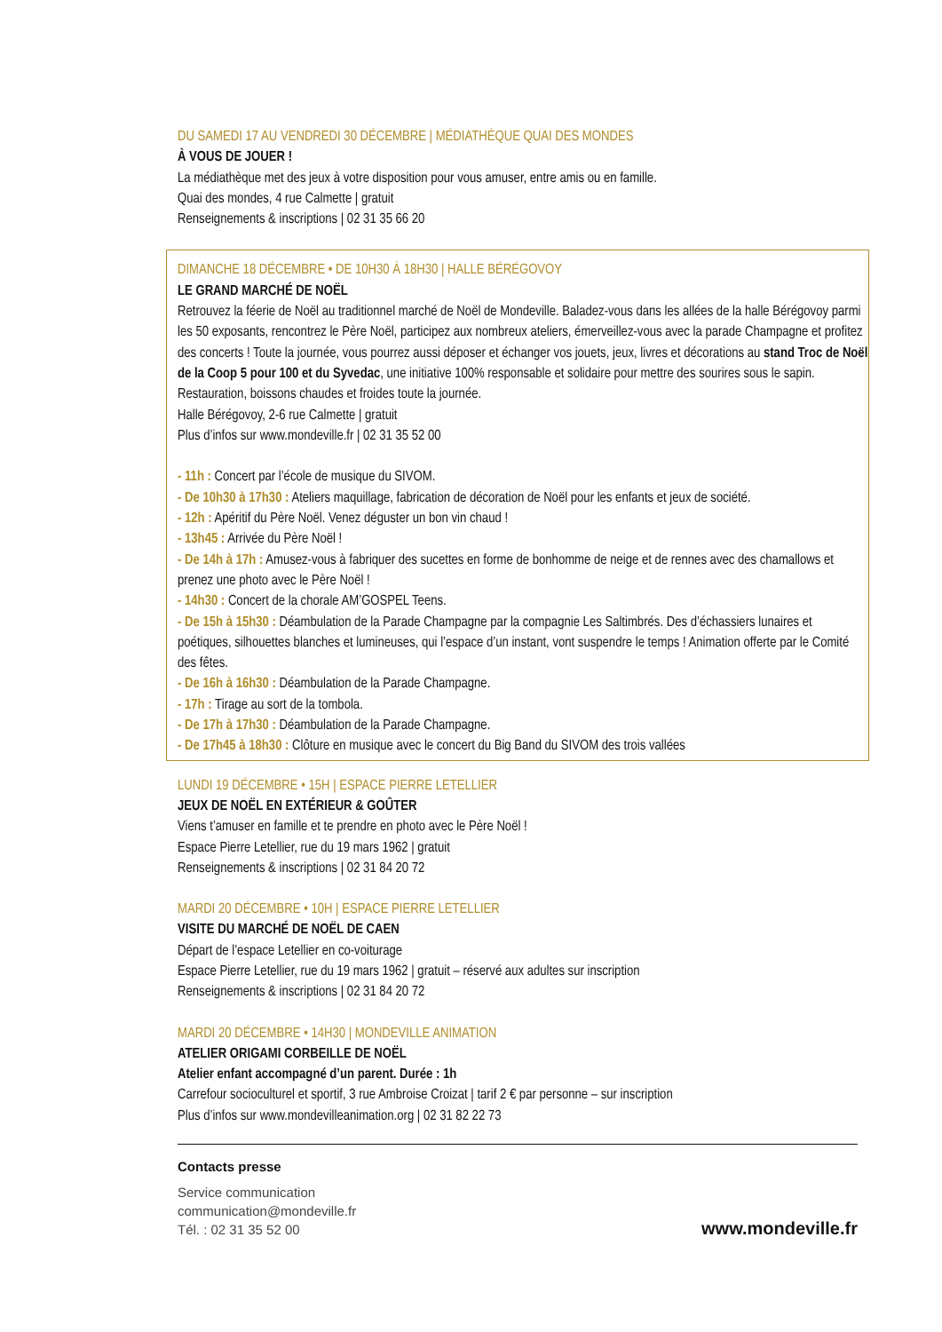DU SAMEDI 17 AU VENDREDI 30 DÉCEMBRE | MÉDIATHÈQUE QUAI DES MONDES
À VOUS DE JOUER !
La médiathèque met des jeux à votre disposition pour vous amuser, entre amis ou en famille.
Quai des mondes, 4 rue Calmette | gratuit
Renseignements & inscriptions | 02 31 35 66 20
DIMANCHE 18 DÉCEMBRE • DE 10H30 À 18H30 | HALLE BÉRÉGOVOY
LE GRAND MARCHÉ DE NOËL
Retrouvez la féerie de Noël au traditionnel marché de Noël de Mondeville. Baladez-vous dans les allées de la halle Bérégovoy parmi les 50 exposants, rencontrez le Père Noël, participez aux nombreux ateliers, émerveillez-vous avec la parade Champagne et profitez des concerts ! Toute la journée, vous pourrez aussi déposer et échanger vos jouets, jeux, livres et décorations au stand Troc de Noël de la Coop 5 pour 100 et du Syvedac, une initiative 100% responsable et solidaire pour mettre des sourires sous le sapin. Restauration, boissons chaudes et froides toute la journée.
Halle Bérégovoy, 2-6 rue Calmette | gratuit
Plus d’infos sur www.mondeville.fr | 02 31 35 52 00
- 11h : Concert par l’école de musique du SIVOM.
- De 10h30 à 17h30 : Ateliers maquillage, fabrication de décoration de Noël pour les enfants et jeux de société.
- 12h : Apéritif du Père Noël. Venez déguster un bon vin chaud !
- 13h45 : Arrivée du Père Noël !
- De 14h à 17h : Amusez-vous à fabriquer des sucettes en forme de bonhomme de neige et de rennes avec des chamallows et prenez une photo avec le Père Noël !
- 14h30 : Concert de la chorale AM’GOSPEL Teens.
- De 15h à 15h30 : Déambulation de la Parade Champagne par la compagnie Les Saltimbrés. Des d’échassiers lunaires et poétiques, silhouettes blanches et lumineuses, qui l’espace d’un instant, vont suspendre le temps ! Animation offerte par le Comité des fêtes.
- De 16h à 16h30 : Déambulation de la Parade Champagne.
- 17h : Tirage au sort de la tombola.
- De 17h à 17h30 : Déambulation de la Parade Champagne.
- De 17h45 à 18h30 : Clôture en musique avec le concert du Big Band du SIVOM des trois vallées
LUNDI 19 DÉCEMBRE • 15H | ESPACE PIERRE LETELLIER
JEUX DE NOËL EN EXTÉRIEUR & GOÛTER
Viens t’amuser en famille et te prendre en photo avec le Père Noël !
Espace Pierre Letellier, rue du 19 mars 1962 | gratuit
Renseignements & inscriptions | 02 31 84 20 72
MARDI 20 DÉCEMBRE • 10H | ESPACE PIERRE LETELLIER
VISITE DU MARCHÉ DE NOËL DE CAEN
Départ de l’espace Letellier en co-voiturage
Espace Pierre Letellier, rue du 19 mars 1962 | gratuit – réservé aux adultes sur inscription
Renseignements & inscriptions | 02 31 84 20 72
MARDI 20 DÉCEMBRE • 14H30 | MONDEVILLE ANIMATION
ATELIER ORIGAMI CORBEILLE DE NOËL
Atelier enfant accompagné d’un parent. Durée : 1h
Carrefour socioculturel et sportif, 3 rue Ambroise Croizat | tarif 2 € par personne – sur inscription
Plus d’infos sur www.mondevilleanimation.org | 02 31 82 22 73
Contacts presse
Service communication
communication@mondeville.fr
Tél. : 02 31 35 52 00
www.mondeville.fr